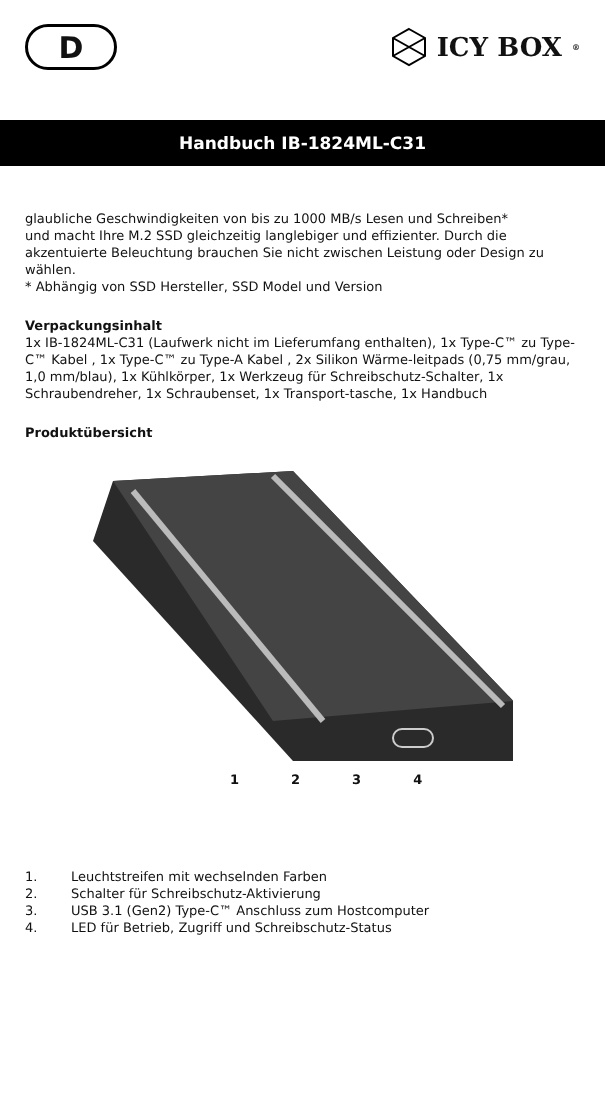D
ICY BOX<sup>®</sup>
Handbuch IB-1824ML-C31
glaubliche Geschwindigkeiten von bis zu 1000 MB/s Lesen und Schreiben*
und macht Ihre M.2 SSD gleichzeitig langlebiger und effizienter. Durch die akzentuierte Beleuchtung brauchen Sie nicht zwischen Leistung oder Design zu wählen.
* Abhängig von SSD Hersteller, SSD Model und Version
Verpackungsinhalt
1x IB-1824ML-C31 (Laufwerk nicht im Lieferumfang enthalten), 1x Type-C™ zu Type-C™ Kabel , 1x Type-C™ zu Type-A Kabel , 2x Silikon Wärme-leitpads (0,75 mm/grau, 1,0 mm/blau), 1x Kühlkörper, 1x Werkzeug für Schreibschutz-Schalter, 1x Schraubendreher, 1x Schraubenset, 1x Transport-tasche, 1x Handbuch
Produktübersicht
1234
1. Leuchtstreifen mit wechselnden Farben
2. Schalter für Schreibschutz-Aktivierung
3. USB 3.1 (Gen2) Type-C™ Anschluss zum Hostcomputer
4. LED für Betrieb, Zugriff und Schreibschutz-Status